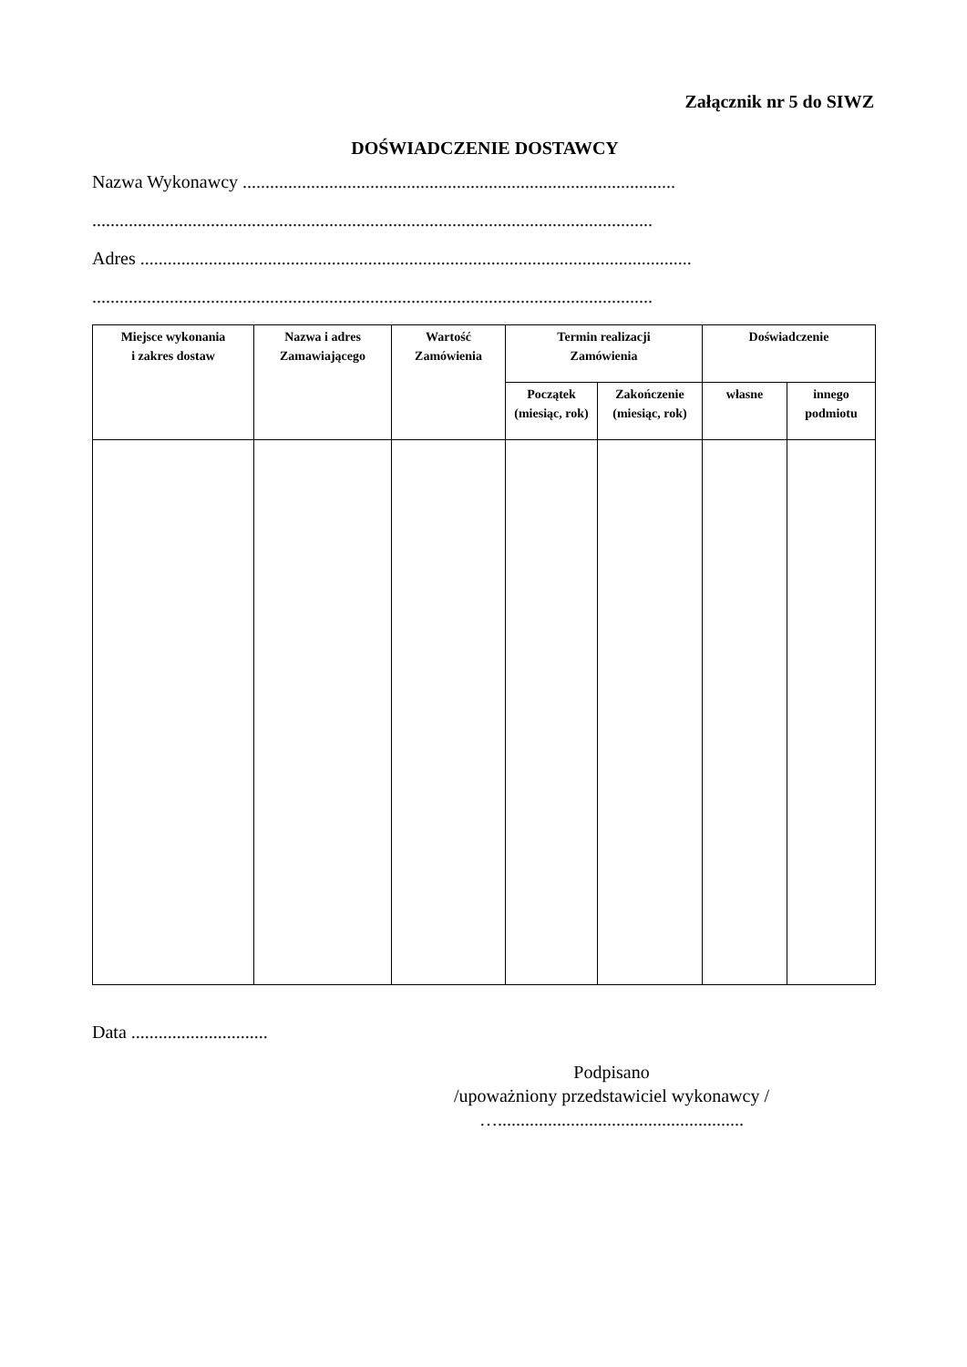Załącznik nr 5 do SIWZ
DOŚWIADCZENIE DOSTAWCY
Nazwa Wykonawcy ...............................................................................................
...........................................................................................................................
Adres .........................................................................................................................
...........................................................................................................................
| Miejsce wykonania i zakres dostaw | Nazwa i adres Zamawiającego | Wartość Zamówienia | Termin realizacji Zamówienia | | Doświadczenie | |
| --- | --- | --- | --- | --- | --- | --- |
| | | | Początek (miesiąc, rok) | Zakończenie (miesiąc, rok) | własne | innego podmiotu |
Data ..............................
Podpisano
/upoważniony przedstawiciel wykonawcy /
…......................................................